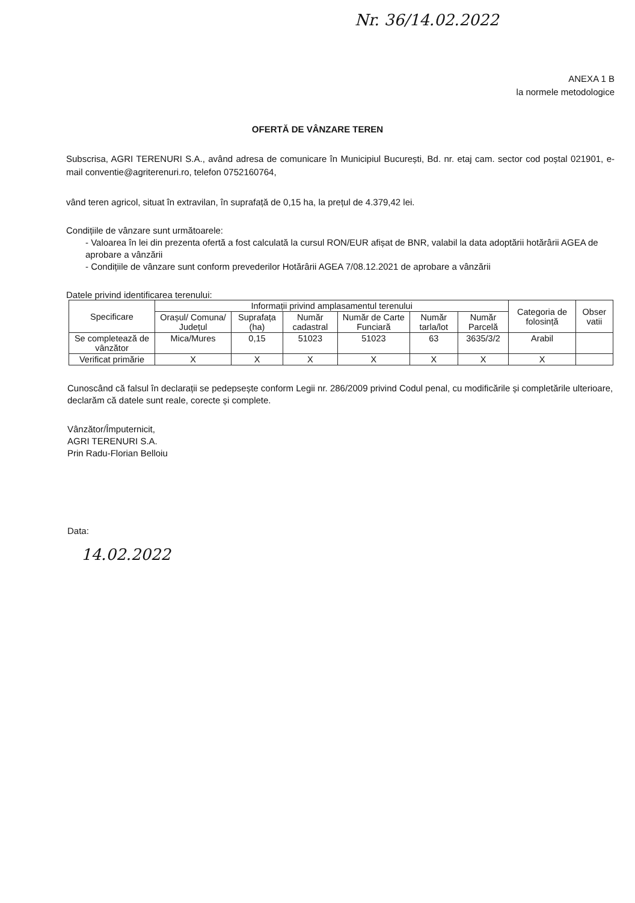Nr. 36/14.02.2022
ANEXA 1 B
la normele metodologice
OFERTĂ DE VÂNZARE TEREN
Subscrisa, AGRI TERENURI S.A., având adresa de comunicare în Municipiul București, Bd. nr. etaj cam. sector cod poștal 021901, e-mail conventie@agriterenuri.ro, telefon 0752160764,
vând teren agricol, situat în extravilan, în suprafață de 0,15 ha, la prețul de 4.379,42 lei.
Condițiile de vânzare sunt următoarele:
- Valoarea în lei din prezenta ofertă a fost calculată la cursul RON/EUR afișat de BNR, valabil la data adoptării hotărârii AGEA de aprobare a vânzării
- Condițiile de vânzare sunt conform prevederilor Hotărârii AGEA 7/08.12.2021 de aprobare a vânzării
Datele privind identificarea terenului:
| Specificare | Informații privind amplasamentul terenului | | | | | | Categoria de folosință | Obser vatii |
| --- | --- | --- | --- | --- | --- | --- | --- | --- |
| | Orașul/ Comuna/ Județul | Suprafața (ha) | Număr cadastral | Număr de Carte Funciară | Număr tarla/lot | Număr Parcelă | | |
| Se completează de vânzător | Mica/Mures | 0,15 | 51023 | 51023 | 63 | 3635/3/2 | Arabil | |
| Verificat primărie | X | X | X | X | X | X | X | |
Cunoscând că falsul în declarații se pedepsește conform Legii nr. 286/2009 privind Codul penal, cu modificările și completările ulterioare, declarăm că datele sunt reale, corecte și complete.
Vânzător/Împuternicit,
AGRI TERENURI S.A.
Prin Radu-Florian Belloiu
Data:
14.02.2022